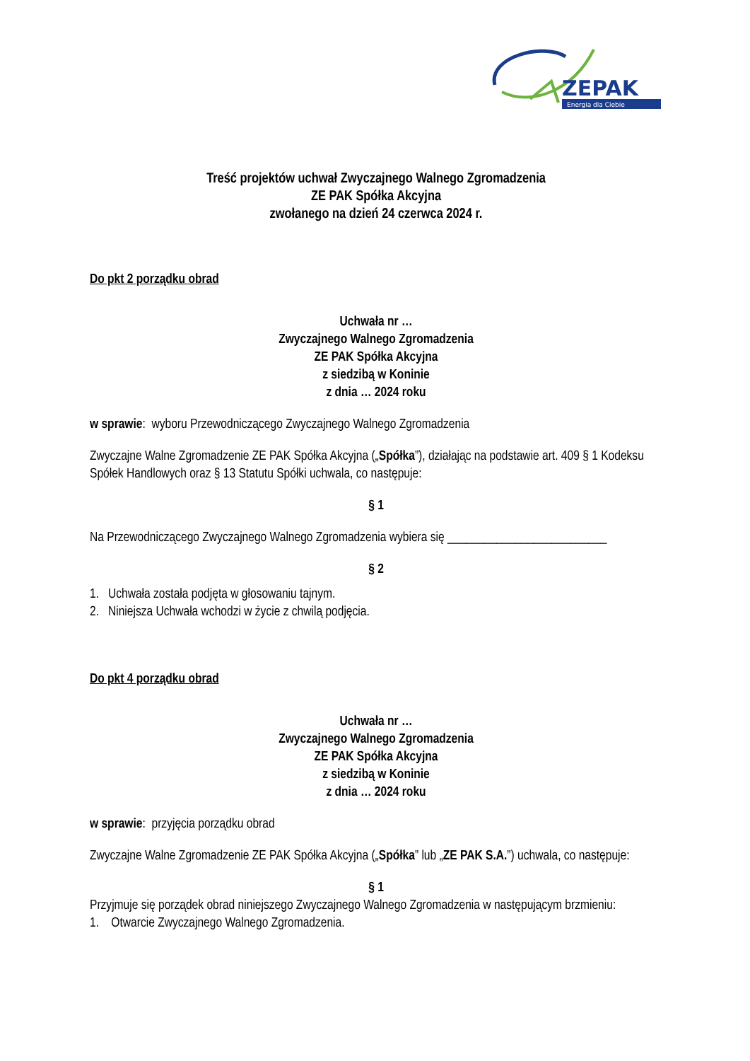ZEPAK
Energia dla Ciebie
Treść projektów uchwał Zwyczajnego Walnego Zgromadzenia
ZE PAK Spółka Akcyjna
zwołanego na dzień 24 czerwca 2024 r.
Do pkt 2 porządku obrad
Uchwała nr …
Zwyczajnego Walnego Zgromadzenia
ZE PAK Spółka Akcyjna
z siedzibą w Koninie
z dnia … 2024 roku
w sprawie: wyboru Przewodniczącego Zwyczajnego Walnego Zgromadzenia
Zwyczajne Walne Zgromadzenie ZE PAK Spółka Akcyjna („Spółka”), działając na podstawie art. 409 § 1 Kodeksu Spółek Handlowych oraz § 13 Statutu Spółki uchwala, co następuje:
§ 1
Na Przewodniczącego Zwyczajnego Walnego Zgromadzenia wybiera się __________________________
§ 2
1. Uchwała została podjęta w głosowaniu tajnym.
2. Niniejsza Uchwała wchodzi w życie z chwilą podjęcia.
Do pkt 4 porządku obrad
Uchwała nr …
Zwyczajnego Walnego Zgromadzenia
ZE PAK Spółka Akcyjna
z siedzibą w Koninie
z dnia … 2024 roku
w sprawie: przyjęcia porządku obrad
Zwyczajne Walne Zgromadzenie ZE PAK Spółka Akcyjna („Spółka” lub „ZE PAK S.A.”) uchwala, co następuje:
§ 1
Przyjmuje się porządek obrad niniejszego Zwyczajnego Walnego Zgromadzenia w następującym brzmieniu:
1. Otwarcie Zwyczajnego Walnego Zgromadzenia.